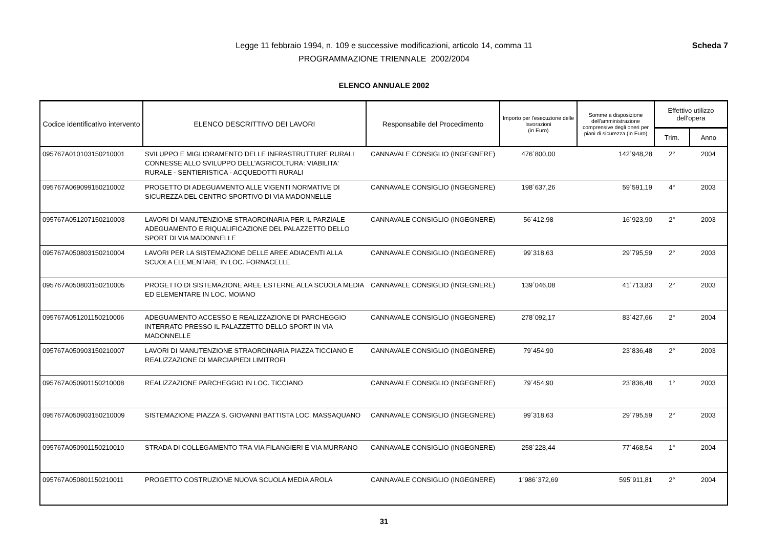Legge 11 febbraio 1994, n. 109 e successive modificazioni, articolo 14, comma 11
PROGRAMMAZIONE TRIENNALE 2002/2004
Scheda 7
ELENCO ANNUALE 2002
| Codice identificativo intervento | ELENCO DESCRITTIVO DEI LAVORI | Responsabile del Procedimento | Importo per l'esecuzione delle lavorazioni (in Euro) | Somme a disposizione dell'amministrazione comprensive degli oneri per piani di sicurezza (in Euro) | Effettivo utilizzo dell'opera | |
| --- | --- | --- | --- | --- | --- | --- |
| | | | | | Trim. | Anno |
| 095767A010103150210001 | SVILUPPO E MIGLIORAMENTO DELLE INFRASTRUTTURE RURALI CONNESSE ALLO SVILUPPO DELL'AGRICOLTURA: VIABILITA' RURALE - SENTIERISTICA - ACQUEDOTTI RURALI | CANNAVALE CONSIGLIO (INGEGNERE) | 476´800,00 | 142´948,28 | 2° | 2004 |
| 095767A069099150210002 | PROGETTO DI ADEGUAMENTO ALLE VIGENTI NORMATIVE DI SICUREZZA DEL CENTRO SPORTIVO DI VIA MADONNELLE | CANNAVALE CONSIGLIO (INGEGNERE) | 198´637,26 | 59´591,19 | 4° | 2003 |
| 095767A051207150210003 | LAVORI DI MANUTENZIONE STRAORDINARIA PER IL PARZIALE ADEGUAMENTO E RIQUALIFICAZIONE DEL PALAZZETTO DELLO SPORT DI VIA MADONNELLE | CANNAVALE CONSIGLIO (INGEGNERE) | 56´412,98 | 16´923,90 | 2° | 2003 |
| 095767A050803150210004 | LAVORI PER LA SISTEMAZIONE DELLE AREE ADIACENTI ALLA SCUOLA ELEMENTARE IN LOC. FORNACELLE | CANNAVALE CONSIGLIO (INGEGNERE) | 99´318,63 | 29´795,59 | 2° | 2003 |
| 095767A050803150210005 | PROGETTO DI SISTEMAZIONE AREE ESTERNE ALLA SCUOLA MEDIA ED ELEMENTARE IN LOC. MOIANO | CANNAVALE CONSIGLIO (INGEGNERE) | 139´046,08 | 41´713,83 | 2° | 2003 |
| 095767A051201150210006 | ADEGUAMENTO ACCESSO E REALIZZAZIONE DI PARCHEGGIO INTERRATO PRESSO IL PALAZZETTO DELLO SPORT IN VIA MADONNELLE | CANNAVALE CONSIGLIO (INGEGNERE) | 278´092,17 | 83´427,66 | 2° | 2004 |
| 095767A050903150210007 | LAVORI DI MANUTENZIONE STRAORDINARIA PIAZZA TICCIANO E REALIZZAZIONE DI MARCIAPIEDI LIMITROFI | CANNAVALE CONSIGLIO (INGEGNERE) | 79´454,90 | 23´836,48 | 2° | 2003 |
| 095767A050901150210008 | REALIZZAZIONE PARCHEGGIO IN LOC. TICCIANO | CANNAVALE CONSIGLIO (INGEGNERE) | 79´454,90 | 23´836,48 | 1° | 2003 |
| 095767A050903150210009 | SISTEMAZIONE PIAZZA S. GIOVANNI BATTISTA LOC. MASSAQUANO | CANNAVALE CONSIGLIO (INGEGNERE) | 99´318,63 | 29´795,59 | 2° | 2003 |
| 095767A050901150210010 | STRADA DI COLLEGAMENTO TRA VIA FILANGIERI E VIA MURRANO | CANNAVALE CONSIGLIO (INGEGNERE) | 258´228,44 | 77´468,54 | 1° | 2004 |
| 095767A050801150210011 | PROGETTO COSTRUZIONE NUOVA SCUOLA MEDIA AROLA | CANNAVALE CONSIGLIO (INGEGNERE) | 1´986´372,69 | 595´911,81 | 2° | 2004 |
31